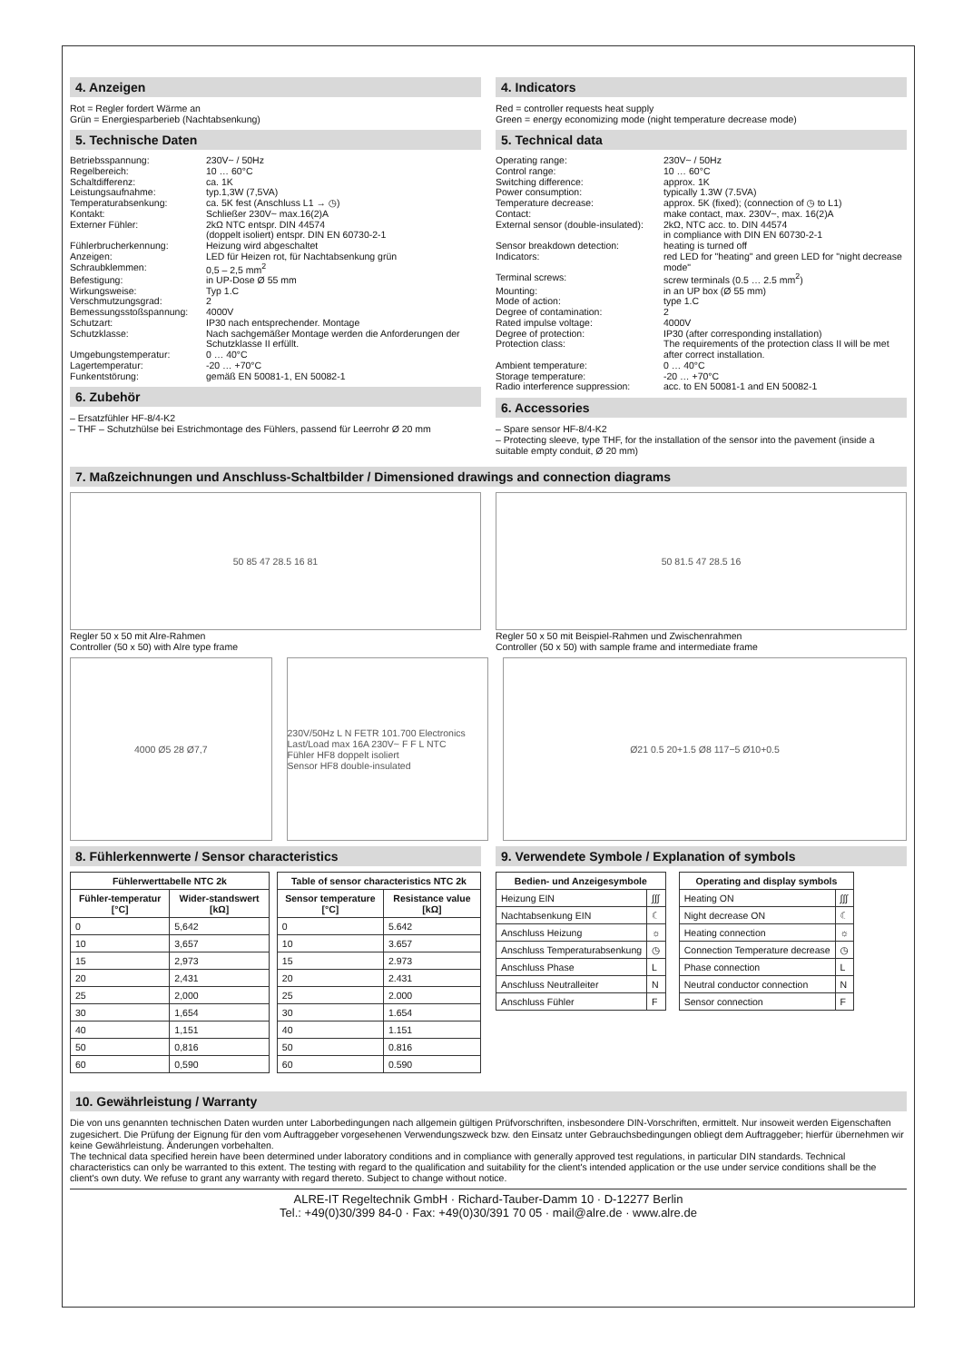4. Anzeigen
Rot = Regler fordert Wärme an
Grün = Energiesparberieb (Nachtabsenkung)
5. Technische Daten
Betriebsspannung: 230V~ / 50Hz Regelbereich: 10 … 60°C Schaltdifferenz: ca. 1K Leistungsaufnahme: typ.1,3W (7,5VA) Temperaturabsenkung: ca. 5K fest (Anschluss L1 → ◷) Kontakt: Schließer 230V~ max.16(2)A Externer Fühler: 2kΩ NTC entspr. DIN 44574
(doppelt isoliert) entspr. DIN EN 60730-2-1 Fühlerbrucherkennung: Heizung wird abgeschaltet Anzeigen: LED für Heizen rot, für Nachtabsenkung grün Schraubklemmen: 0,5 – 2,5 mm<sup>2</sup> Befestigung: in UP-Dose Ø 55 mm Wirkungsweise: Typ 1.C Verschmutzungsgrad: 2 Bemessungsstoßspannung: 4000V Schutzart: IP30 nach entsprechender. Montage Schutzklasse: Nach sachgemäßer Montage werden die Anforderungen der Schutzklasse II erfüllt. Umgebungstemperatur: 0 … 40°C Lagertemperatur: -20 … +70°C Funkentstörung: gemäß EN 50081-1, EN 50082-1
6. Zubehör
– Ersatzfühler HF-8/4-K2
– THF – Schutzhülse bei Estrichmontage des Fühlers, passend für Leerrohr Ø 20 mm
4. Indicators
Red = controller requests heat supply
Green = energy economizing mode (night temperature decrease mode)
5. Technical data
Operating range: 230V~ / 50Hz Control range: 10 … 60°C Switching difference: approx. 1K Power consumption: typically 1.3W (7.5VA) Temperature decrease: approx. 5K (fixed); (connection of ◷ to L1) Contact: make contact, max. 230V~, max. 16(2)A External sensor (double-insulated): 2kΩ, NTC acc. to. DIN 44574
in compliance with DIN EN 60730-2-1 Sensor breakdown detection: heating is turned off Indicators: red LED for "heating" and green LED for "night decrease mode" Terminal screws: screw terminals (0.5 … 2.5 mm<sup>2</sup>) Mounting: in an UP box (Ø 55 mm) Mode of action: type 1.C Degree of contamination: 2 Rated impulse voltage: 4000V Degree of protection: IP30 (after corresponding installation) Protection class: The requirements of the protection class II will be met after correct installation. Ambient temperature: 0 … 40°C Storage temperature: -20 … +70°C Radio interference suppression: acc. to EN 50081-1 and EN 50082-1
6. Accessories
– Spare sensor HF-8/4-K2
– Protecting sleeve, type THF, for the installation of the sensor into the pavement (inside a suitable empty conduit, Ø 20 mm)
7. Maßzeichnungen und Anschluss-Schaltbilder / Dimensioned drawings and connection diagrams
50 85 47 28.5 16 81
Regler 50 x 50 mit Alre-Rahmen
Controller (50 x 50) with Alre type frame
50 81.5 47 28.5 16
Regler 50 x 50 mit Beispiel-Rahmen und Zwischenrahmen
Controller (50 x 50) with sample frame and intermediate frame
4000 Ø5 28 Ø7,7 230V/50Hz L N FETR 101.700 Electronics Last/Load max 16A 230V~ F F L NTC
Fühler HF8 doppelt isoliert
Sensor HF8 double-insulated
Ø21 0.5 20+1.5 Ø8 117−5 Ø10+0.5
8. Fühlerkennwerte / Sensor characteristics
| Fühlerwerttabelle NTC 2k | |
| --- | --- |
| Fühler-temperatur [°C] | Wider-standswert [kΩ] |
| 0 | 5,642 |
| 10 | 3,657 |
| 15 | 2,973 |
| 20 | 2,431 |
| 25 | 2,000 |
| 30 | 1,654 |
| 40 | 1,151 |
| 50 | 0,816 |
| 60 | 0,590 |
| Table of sensor characteristics NTC 2k | |
| --- | --- |
| Sensor temperature [°C] | Resistance value [kΩ] |
| 0 | 5.642 |
| 10 | 3.657 |
| 15 | 2.973 |
| 20 | 2.431 |
| 25 | 2.000 |
| 30 | 1.654 |
| 40 | 1.151 |
| 50 | 0.816 |
| 60 | 0.590 |
9. Verwendete Symbole / Explanation of symbols
| Bedien- und Anzeigesymbole | |
| --- | --- |
| Heizung EIN | ∫∫∫ |
| Nachtabsenkung EIN | ☾ |
| Anschluss Heizung | ☼ |
| Anschluss Temperaturabsenkung | ◷ |
| Anschluss Phase | L |
| Anschluss Neutralleiter | N |
| Anschluss Fühler | F |
| Operating and display symbols | |
| --- | --- |
| Heating ON | ∫∫∫ |
| Night decrease ON | ☾ |
| Heating connection | ☼ |
| Connection Temperature decrease | ◷ |
| Phase connection | L |
| Neutral conductor connection | N |
| Sensor connection | F |
10. Gewährleistung / Warranty
Die von uns genannten technischen Daten wurden unter Laborbedingungen nach allgemein gültigen Prüfvorschriften, insbesondere DIN-Vorschriften, ermittelt. Nur insoweit werden Eigenschaften zugesichert. Die Prüfung der Eignung für den vom Auftraggeber vorgesehenen Verwendungszweck bzw. den Einsatz unter Gebrauchsbedingungen obliegt dem Auftraggeber; hierfür übernehmen wir keine Gewährleistung. Änderungen vorbehalten.
The technical data specified herein have been determined under laboratory conditions and in compliance with generally approved test regulations, in particular DIN standards. Technical characteristics can only be warranted to this extent. The testing with regard to the qualification and suitability for the client's intended application or the use under service conditions shall be the client's own duty. We refuse to grant any warranty with regard thereto. Subject to change without notice.
ALRE-IT Regeltechnik GmbH · Richard-Tauber-Damm 10 · D-12277 Berlin
Tel.: +49(0)30/399 84-0 · Fax: +49(0)30/391 70 05 · mail@alre.de · www.alre.de